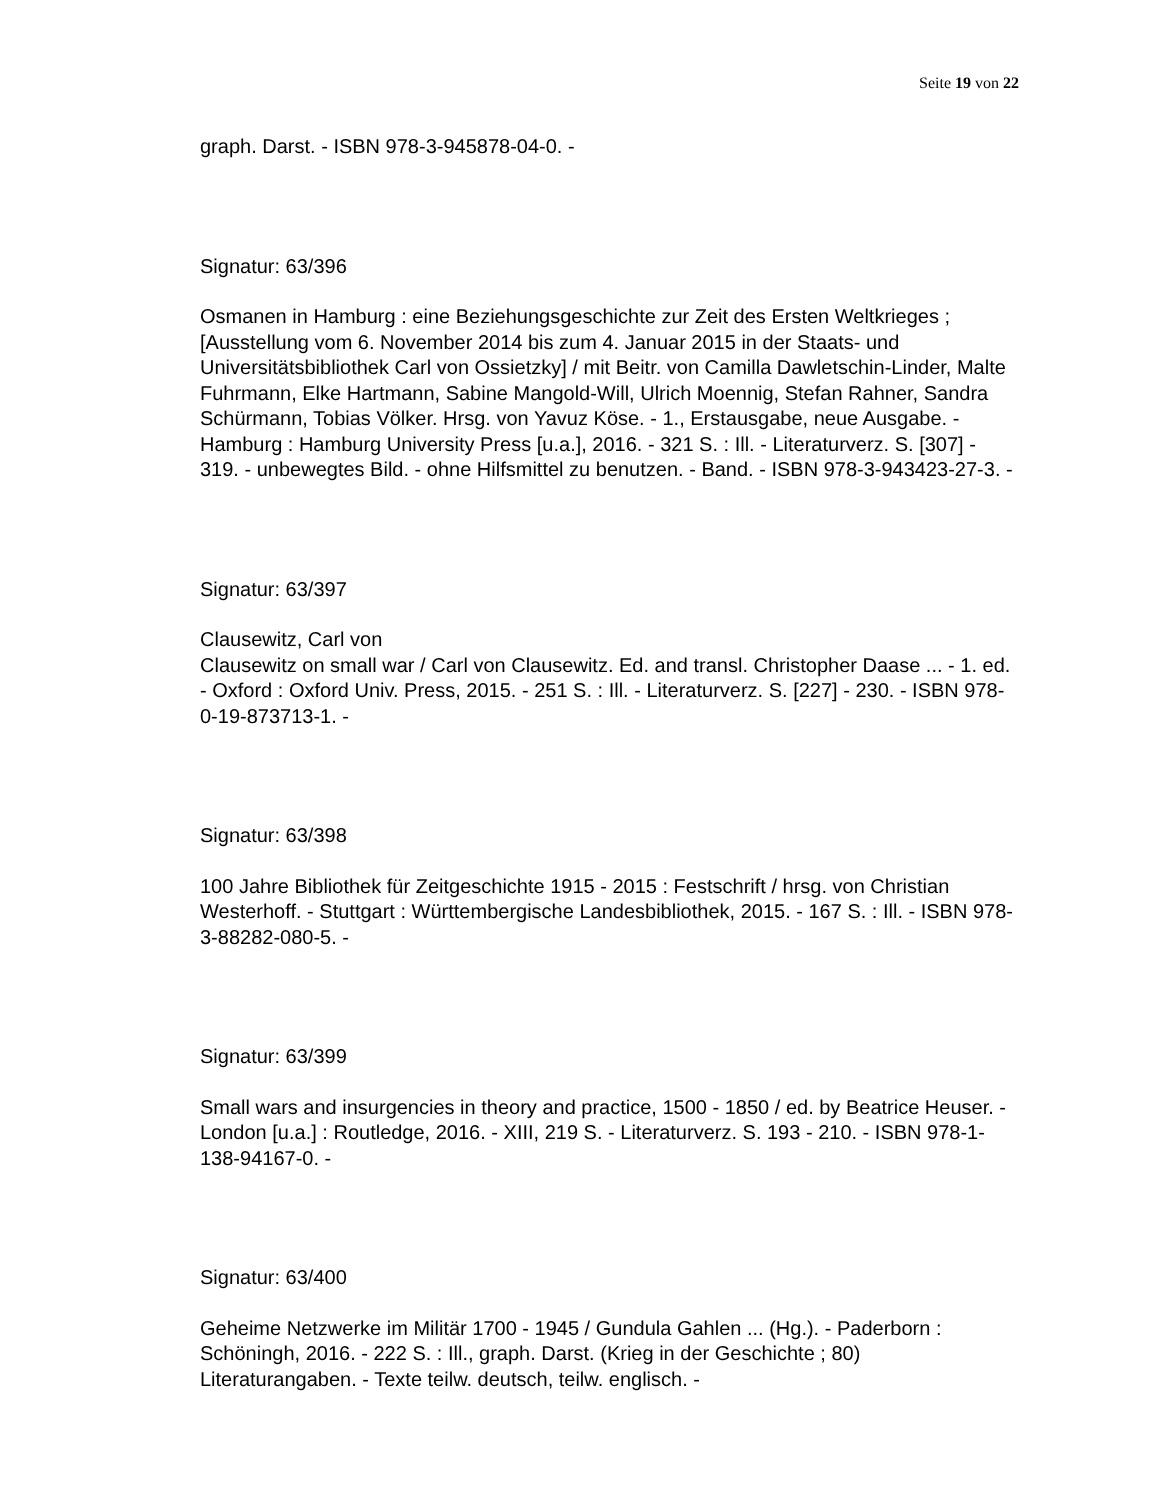Seite 19 von 22
graph. Darst. - ISBN 978-3-945878-04-0. -
Signatur: 63/396
Osmanen in Hamburg : eine Beziehungsgeschichte zur Zeit des Ersten Weltkrieges ; [Ausstellung vom 6. November 2014 bis zum 4. Januar 2015 in der Staats- und Universitätsbibliothek Carl von Ossietzky] / mit Beitr. von Camilla Dawletschin-Linder, Malte Fuhrmann, Elke Hartmann, Sabine Mangold-Will, Ulrich Moennig, Stefan Rahner, Sandra Schürmann, Tobias Völker. Hrsg. von Yavuz Köse. - 1., Erstausgabe, neue Ausgabe. - Hamburg : Hamburg University Press [u.a.], 2016. - 321 S. : Ill. - Literaturverz. S. [307] - 319. - unbewegtes Bild. - ohne Hilfsmittel zu benutzen. - Band. - ISBN 978-3-943423-27-3. -
Signatur: 63/397
Clausewitz, Carl von
Clausewitz on small war / Carl von Clausewitz. Ed. and transl. Christopher Daase ... - 1. ed. - Oxford : Oxford Univ. Press, 2015. - 251 S. : Ill. - Literaturverz. S. [227] - 230. - ISBN 978-0-19-873713-1. -
Signatur: 63/398
100 Jahre Bibliothek für Zeitgeschichte 1915 - 2015 : Festschrift / hrsg. von Christian Westerhoff. - Stuttgart : Württembergische Landesbibliothek, 2015. - 167 S. : Ill. - ISBN 978-3-88282-080-5. -
Signatur: 63/399
Small wars and insurgencies in theory and practice, 1500 - 1850 / ed. by Beatrice Heuser. - London [u.a.] : Routledge, 2016. - XIII, 219 S. - Literaturverz. S. 193 - 210. - ISBN 978-1-138-94167-0. -
Signatur: 63/400
Geheime Netzwerke im Militär 1700 - 1945 / Gundula Gahlen ... (Hg.). - Paderborn : Schöningh, 2016. - 222 S. : Ill., graph. Darst. (Krieg in der Geschichte ; 80)
Literaturangaben. - Texte teilw. deutsch, teilw. englisch. -